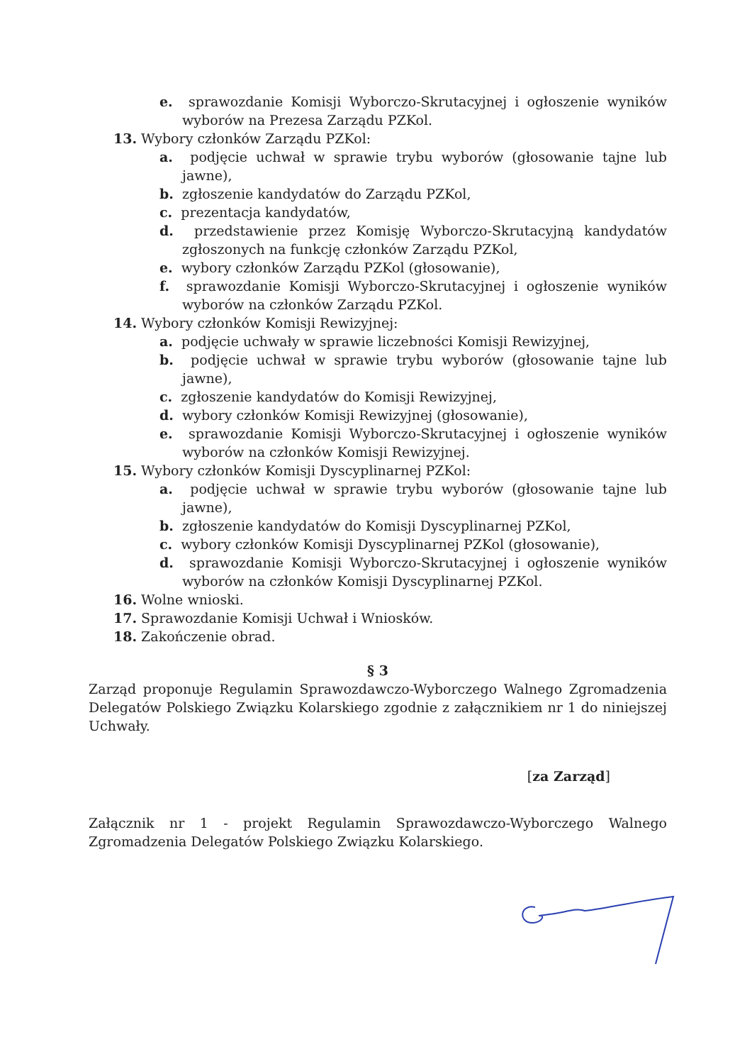e. sprawozdanie Komisji Wyborczo-Skrutacyjnej i ogłoszenie wyników wyborów na Prezesa Zarządu PZKol.
13. Wybory członków Zarządu PZKol:
a. podjęcie uchwał w sprawie trybu wyborów (głosowanie tajne lub jawne),
b. zgłoszenie kandydatów do Zarządu PZKol,
c. prezentacja kandydatów,
d. przedstawienie przez Komisję Wyborczo-Skrutacyjną kandydatów zgłoszonych na funkcję członków Zarządu PZKol,
e. wybory członków Zarządu PZKol (głosowanie),
f. sprawozdanie Komisji Wyborczo-Skrutacyjnej i ogłoszenie wyników wyborów na członków Zarządu PZKol.
14. Wybory członków Komisji Rewizyjnej:
a. podjęcie uchwały w sprawie liczebności Komisji Rewizyjnej,
b. podjęcie uchwał w sprawie trybu wyborów (głosowanie tajne lub jawne),
c. zgłoszenie kandydatów do Komisji Rewizyjnej,
d. wybory członków Komisji Rewizyjnej (głosowanie),
e. sprawozdanie Komisji Wyborczo-Skrutacyjnej i ogłoszenie wyników wyborów na członków Komisji Rewizyjnej.
15. Wybory członków Komisji Dyscyplinarnej PZKol:
a. podjęcie uchwał w sprawie trybu wyborów (głosowanie tajne lub jawne),
b. zgłoszenie kandydatów do Komisji Dyscyplinarnej PZKol,
c. wybory członków Komisji Dyscyplinarnej PZKol (głosowanie),
d. sprawozdanie Komisji Wyborczo-Skrutacyjnej i ogłoszenie wyników wyborów na członków Komisji Dyscyplinarnej PZKol.
16. Wolne wnioski.
17. Sprawozdanie Komisji Uchwał i Wniosków.
18. Zakończenie obrad.
§ 3
Zarząd proponuje Regulamin Sprawozdawczo-Wyborczego Walnego Zgromadzenia Delegatów Polskiego Związku Kolarskiego zgodnie z załącznikiem nr 1 do niniejszej Uchwały.
[za Zarząd]
Załącznik nr 1 - projekt Regulamin Sprawozdawczo-Wyborczego Walnego Zgromadzenia Delegatów Polskiego Związku Kolarskiego.